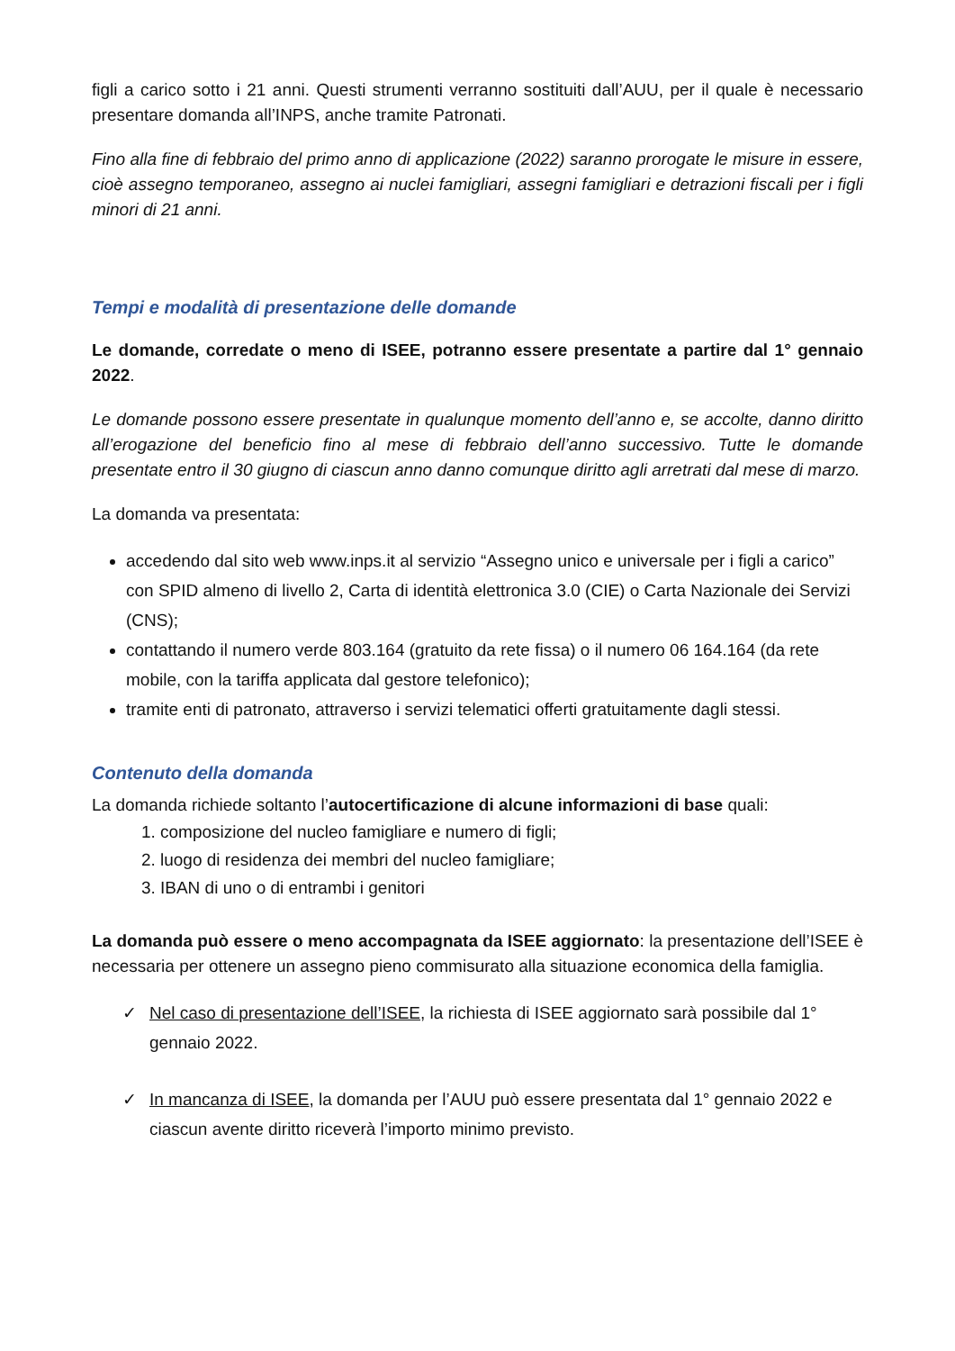figli a carico sotto i 21 anni. Questi strumenti verranno sostituiti dall’AUU, per il quale è necessario presentare domanda all’INPS, anche tramite Patronati.
Fino alla fine di febbraio del primo anno di applicazione (2022) saranno prorogate le misure in essere, cioè assegno temporaneo, assegno ai nuclei famigliari, assegni famigliari e detrazioni fiscali per i figli minori di 21 anni.
Tempi e modalità di presentazione delle domande
Le domande, corredate o meno di ISEE, potranno essere presentate a partire dal 1° gennaio 2022.
Le domande possono essere presentate in qualunque momento dell’anno e, se accolte, danno diritto all’erogazione del beneficio fino al mese di febbraio dell’anno successivo. Tutte le domande presentate entro il 30 giugno di ciascun anno danno comunque diritto agli arretrati dal mese di marzo.
La domanda va presentata:
accedendo dal sito web www.inps.it al servizio “Assegno unico e universale per i figli a carico” con SPID almeno di livello 2, Carta di identità elettronica 3.0 (CIE) o Carta Nazionale dei Servizi (CNS);
contattando il numero verde 803.164 (gratuito da rete fissa) o il numero 06 164.164 (da rete mobile, con la tariffa applicata dal gestore telefonico);
tramite enti di patronato, attraverso i servizi telematici offerti gratuitamente dagli stessi.
Contenuto della domanda
La domanda richiede soltanto l’autocertificazione di alcune informazioni di base quali:
1. composizione del nucleo famigliare e numero di figli;
2. luogo di residenza dei membri del nucleo famigliare;
3. IBAN di uno o di entrambi i genitori
La domanda può essere o meno accompagnata da ISEE aggiornato: la presentazione dell’ISEE è necessaria per ottenere un assegno pieno commisurato alla situazione economica della famiglia.
✓ Nel caso di presentazione dell’ISEE, la richiesta di ISEE aggiornato sarà possibile dal 1° gennaio 2022.
✓ In mancanza di ISEE, la domanda per l’AUU può essere presentata dal 1° gennaio 2022 e ciascun avente diritto riceverà l’importo minimo previsto.